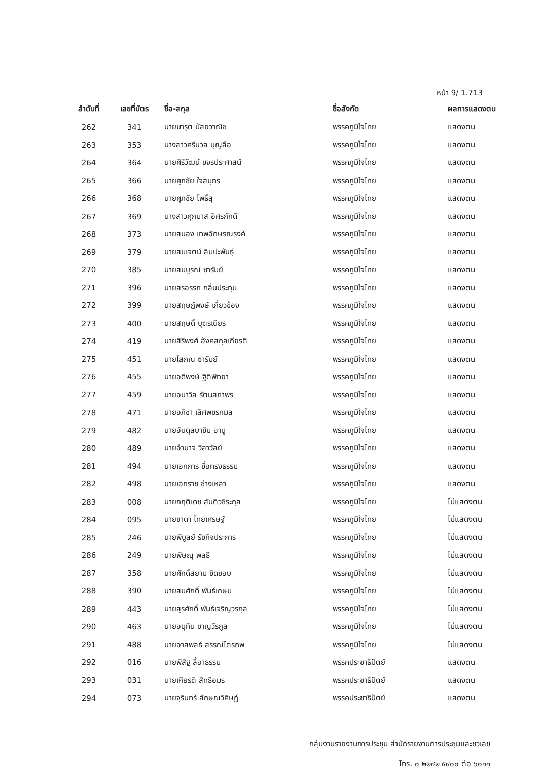หน้า 9/ 1.713
| ลำดับที่ | เลขที่บัตร | ชื่อ-สกุล | ชื่อสังกัด | ผลการแสดงตน |
| --- | --- | --- | --- | --- |
| 262 | 341 | นายมารุต มัสยวาณิช | พรรคภูมิใจไทย | แสดงตน |
| 263 | 353 | นางสาวศรีนวล บุญลือ | พรรคภูมิใจไทย | แสดงตน |
| 264 | 364 | นายศิริวัฒน์ ขจรประศาสน์ | พรรคภูมิใจไทย | แสดงตน |
| 265 | 366 | นายศุภชัย ใจสมุทร | พรรคภูมิใจไทย | แสดงตน |
| 266 | 368 | นายศุภชัย โพธิ์สุ | พรรคภูมิใจไทย | แสดงตน |
| 267 | 369 | นางสาวศุภมาส อิศรภักดี | พรรคภูมิใจไทย | แสดงตน |
| 268 | 373 | นายสนอง เทพอักษรณรงค์ | พรรคภูมิใจไทย | แสดงตน |
| 269 | 379 | นายสมเจตน์ ลิมปะพันธุ์ | พรรคภูมิใจไทย | แสดงตน |
| 270 | 385 | นายสมบูรณ์ ซารัมย์ | พรรคภูมิใจไทย | แสดงตน |
| 271 | 396 | นายสรอรรถ กลิ่นประทุม | พรรคภูมิใจไทย | แสดงตน |
| 272 | 399 | นายสฤษฏ์พงษ์ เกี่ยวข้อง | พรรคภูมิใจไทย | แสดงตน |
| 273 | 400 | นายสฤษดิ์ บุตรเนียร | พรรคภูมิใจไทย | แสดงตน |
| 274 | 419 | นายสิริพงศ์ อังคสกุลเกียรติ | พรรคภูมิใจไทย | แสดงตน |
| 275 | 451 | นายโสภณ ซารัมย์ | พรรคภูมิใจไทย | แสดงตน |
| 276 | 455 | นายอดิพงษ์ ฐิติพิทยา | พรรคภูมิใจไทย | แสดงตน |
| 277 | 459 | นายอนาวิล รัตนสถาพร | พรรคภูมิใจไทย | แสดงตน |
| 278 | 471 | นายอภิชา เลิศพชรกมล | พรรคภูมิใจไทย | แสดงตน |
| 279 | 482 | นายอับดุลบาซิม อาบู | พรรคภูมิใจไทย | แสดงตน |
| 280 | 489 | นายอำนาจ วิลาวัลย์ | พรรคภูมิใจไทย | แสดงตน |
| 281 | 494 | นายเอกการ ซื่อทรงธรรม | พรรคภูมิใจไทย | แสดงตน |
| 282 | 498 | นายเอกราช ช่างเหลา | พรรคภูมิใจไทย | แสดงตน |
| 283 | 008 | นายกฤติเดช สันติวชิระกุล | พรรคภูมิใจไทย | ไม่แสดงตน |
| 284 | 095 | นายชาดา ไทยเศรษฐ์ | พรรคภูมิใจไทย | ไม่แสดงตน |
| 285 | 246 | นายพิบูลย์ รัชกิจประการ | พรรคภูมิใจไทย | ไม่แสดงตน |
| 286 | 249 | นายพิษณุ พลธี | พรรคภูมิใจไทย | ไม่แสดงตน |
| 287 | 358 | นายศักดิ์สยาม ชิดชอบ | พรรคภูมิใจไทย | ไม่แสดงตน |
| 288 | 390 | นายสมศักดิ์ พันธ์เกษม | พรรคภูมิใจไทย | ไม่แสดงตน |
| 289 | 443 | นายสุรศักดิ์ พันธ์เจริญวรกุล | พรรคภูมิใจไทย | ไม่แสดงตน |
| 290 | 463 | นายอนุทิน ชาญวีรกูล | พรรคภูมิใจไทย | ไม่แสดงตน |
| 291 | 488 | นายอาสพลธ์ สรรณ์ไตรภพ | พรรคภูมิใจไทย | ไม่แสดงตน |
| 292 | 016 | นายพิสิฐ ลี้อาธรรม | พรรคประชาธิปัตย์ | แสดงตน |
| 293 | 031 | นายเกียรติ สิทธีอมร | พรรคประชาธิปัตย์ | แสดงตน |
| 294 | 073 | นายจุรินทร์ ลักษณวิศิษฏ์ | พรรคประชาธิปัตย์ | แสดงตน |
กลุ่มงานรายงานการประชุม สำนักรายงานการประชุมและชวเลข
โทร. ๐ ๒๒๔๒ ๕๙๐๐ ต่อ ๖๐๑๑